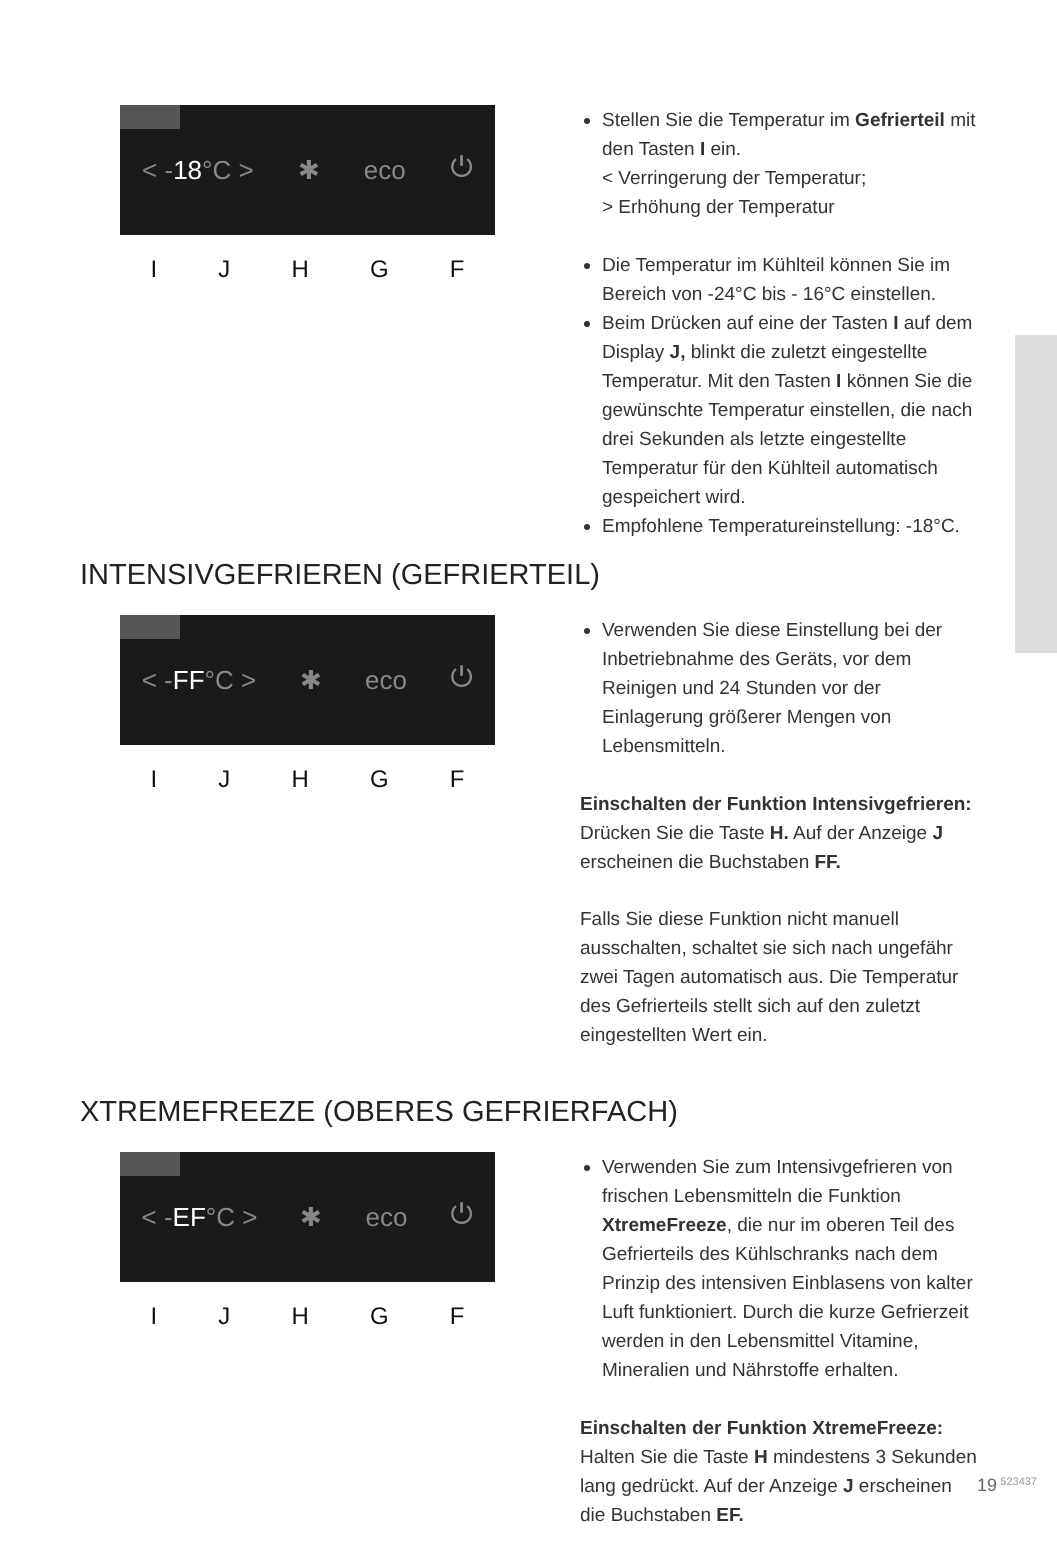< -18°C > ✱ eco ⏻
IJHGF
Stellen Sie die Temperatur im Gefrierteil mit den Tasten I ein.
< Verringerung der Temperatur;
> Erhöhung der Temperatur
Die Temperatur im Kühlteil können Sie im Bereich von -24°C bis - 16°C einstellen.
Beim Drücken auf eine der Tasten I auf dem Display J, blinkt die zuletzt eingestellte Temperatur. Mit den Tasten I können Sie die gewünschte Temperatur einstellen, die nach drei Sekunden als letzte eingestellte Temperatur für den Kühlteil automatisch gespeichert wird.
Empfohlene Temperatureinstellung: -18°C.
INTENSIVGEFRIEREN (GEFRIERTEIL)
< -FF°C > ✱ eco ⏻
IJHGF
Verwenden Sie diese Einstellung bei der Inbetriebnahme des Geräts, vor dem Reinigen und 24 Stunden vor der Einlagerung größerer Mengen von Lebensmitteln.
Einschalten der Funktion Intensivgefrieren:
Drücken Sie die Taste H. Auf der Anzeige J erscheinen die Buchstaben FF.
Falls Sie diese Funktion nicht manuell ausschalten, schaltet sie sich nach ungefähr zwei Tagen automatisch aus. Die Temperatur des Gefrierteils stellt sich auf den zuletzt eingestellten Wert ein.
XTREMEFREEZE (OBERES GEFRIERFACH)
< -EF°C > ✱ eco ⏻
IJHGF
Verwenden Sie zum Intensivgefrieren von frischen Lebensmitteln die Funktion XtremeFreeze, die nur im oberen Teil des Gefrierteils des Kühlschranks nach dem Prinzip des intensiven Einblasens von kalter Luft funktioniert. Durch die kurze Gefrierzeit werden in den Lebensmittel Vitamine, Mineralien und Nährstoffe erhalten.
Einschalten der Funktion XtremeFreeze:
Halten Sie die Taste H mindestens 3 Sekunden lang gedrückt. Auf der Anzeige J erscheinen die Buchstaben EF.
19 523437